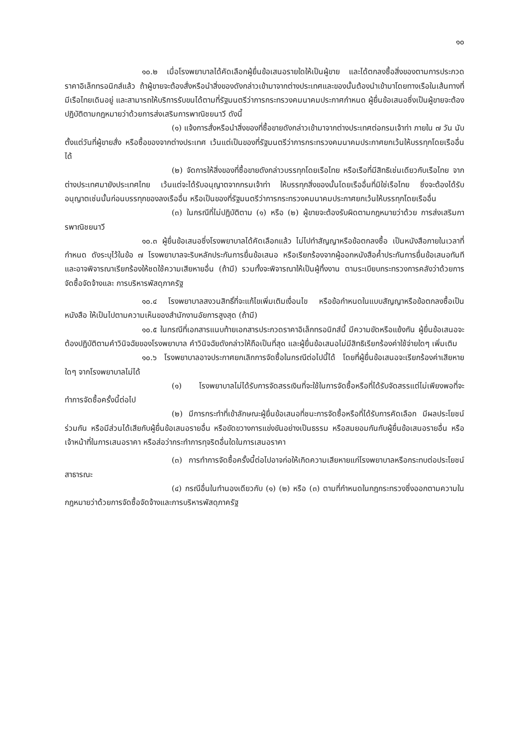๑๐
๑๐.๒ เมื่อโรงพยาบาลได้คัดเลือกผู้ยื่นข้อเสนอรายใดให้เป็นผู้ขาย และได้ตกลงซื้อสิ่งของตามการประกวดราคาอิเล็กทรอนิกส์แล้ว ถ้าผู้ขายจะต้องสั่งหรือนำสิ่งของดังกล่าวเข้ามาจากต่างประเทศและของนั้นต้องนำเข้ามาโดยทางเรือในเส้นทางที่มีเรือไทยเดินอยู่ และสามารถให้บริการรับขนได้ตามที่รัฐมนตรีว่าการกระทรวงคมนาคมประกาศกำหนด ผู้ยื่นข้อเสนอซึ่งเป็นผู้ขายจะต้องปฏิบัติตามกฎหมายว่าด้วยการส่งเสริมการพาณิชยนาวี ดังนี้
(๑) แจ้งการสั่งหรือนำสิ่งของที่ซื้อขายดังกล่าวเข้ามาจากต่างประเทศต่อกรมเจ้าท่า ภายใน ๗ วัน นับตั้งแต่วันที่ผู้ขายสั่ง หรือซื้อของจากต่างประเทศ เว้นแต่เป็นของที่รัฐมนตรีว่าการกระทรวงคมนาคมประกาศยกเว้นให้บรรทุกโดยเรืออื่นได้
(๒) จัดการให้สิ่งของที่ซื้อขายดังกล่าวบรรทุกโดยเรือไทย หรือเรือที่มีสิทธิเช่นเดียวกับเรือไทย จากต่างประเทศมายังประเทศไทย เว้นแต่จะได้รับอนุญาตจากกรมเจ้าท่า ให้บรรทุกสิ่งของนั้นโดยเรืออื่นที่มิใช่เรือไทย ซึ่งจะต้องได้รับอนุญาตเช่นนั้นก่อนบรรทุกของลงเรืออื่น หรือเป็นของที่รัฐมนตรีว่าการกระทรวงคมนาคมประกาศยกเว้นให้บรรทุกโดยเรืออื่น
(๓) ในกรณีที่ไม่ปฏิบัติตาม (๑) หรือ (๒) ผู้ขายจะต้องรับผิดตามกฎหมายว่าด้วย การส่งเสริมการพาณิชยนาวี
๑๐.๓ ผู้ยื่นข้อเสนอซึ่งโรงพยาบาลได้คัดเลือกแล้ว ไม่ไปทำสัญญาหรือข้อตกลงซื้อ เป็นหนังสือภายในเวลาที่กำหนด ดังระบุไว้ในข้อ ๗ โรงพยาบาลจะริบหลักประกันการยื่นข้อเสนอ หรือเรียกร้องจากผู้ออกหนังสือค้ำประกันการยื่นข้อเสนอทันที และอาจพิจารณาเรียกร้องให้ชดใช้ความเสียหายอื่น (ถ้ามี) รวมทั้งจะพิจารณาให้เป็นผู้ทิ้งงาน ตามระเบียบกระทรวงการคลังว่าด้วยการจัดซื้อจัดจ้างและ การบริหารพัสดุภาครัฐ
๑๐.๔ โรงพยาบาลสงวนสิทธิ์ที่จะแก้ไขเพิ่มเติมเงื่อนไข หรือข้อกำหนดในแบบสัญญาหรือข้อตกลงซื้อเป็นหนังสือ ให้เป็นไปตามความเห็นของสำนักงานอัยการสูงสุด (ถ้ามี)
๑๐.๕ ในกรณีที่เอกสารแนบท้ายเอกสารประกวดราคาอิเล็กทรอนิกส์นี้ มีความขัดหรือแย้งกัน ผู้ยื่นข้อเสนอจะต้องปฏิบัติตามคำวินิจฉัยของโรงพยาบาล คำวินิจฉัยดังกล่าวให้ถือเป็นที่สุด และผู้ยื่นข้อเสนอไม่มีสิทธิเรียกร้องค่าใช้จ่ายใดๆ เพิ่มเติม
๑๐.๖ โรงพยาบาลอาจประกาศยกเลิกการจัดซื้อในกรณีต่อไปนี้ได้ โดยที่ผู้ยื่นข้อเสนอจะเรียกร้องค่าเสียหายใดๆ จากโรงพยาบาลไม่ได้
(๑) โรงพยาบาลไม่ได้รับการจัดสรรเงินที่จะใช้ในการจัดซื้อหรือที่ได้รับจัดสรรแต่ไม่เพียงพอที่จะทำการจัดซื้อครั้งนี้ต่อไป
(๒) มีการกระทำที่เข้าลักษณะผู้ยื่นข้อเสนอที่ชนะการจัดซื้อหรือที่ได้รับการคัดเลือก มีผลประโยชน์ร่วมกัน หรือมีส่วนได้เสียกับผู้ยื่นข้อเสนอรายอื่น หรือขัดขวางการแข่งขันอย่างเป็นธรรม หรือสมยอมกันกับผู้ยื่นข้อเสนอรายอื่น หรือเจ้าหน้าที่ในการเสนอราคา หรือส่อว่ากระทำการทุจริตอื่นใดในการเสนอราคา
(๓) การทำการจัดซื้อครั้งนี้ต่อไปอาจก่อให้เกิดความเสียหายแก่โรงพยาบาลหรือกระทบต่อประโยชน์สาธารณะ
(๔) กรณีอื่นในทำนองเดียวกับ (๑) (๒) หรือ (๓) ตามที่กำหนดในกฎกระทรวงซึ่งออกตามความในกฎหมายว่าด้วยการจัดซื้อจัดจ้างและการบริหารพัสดุภาครัฐ